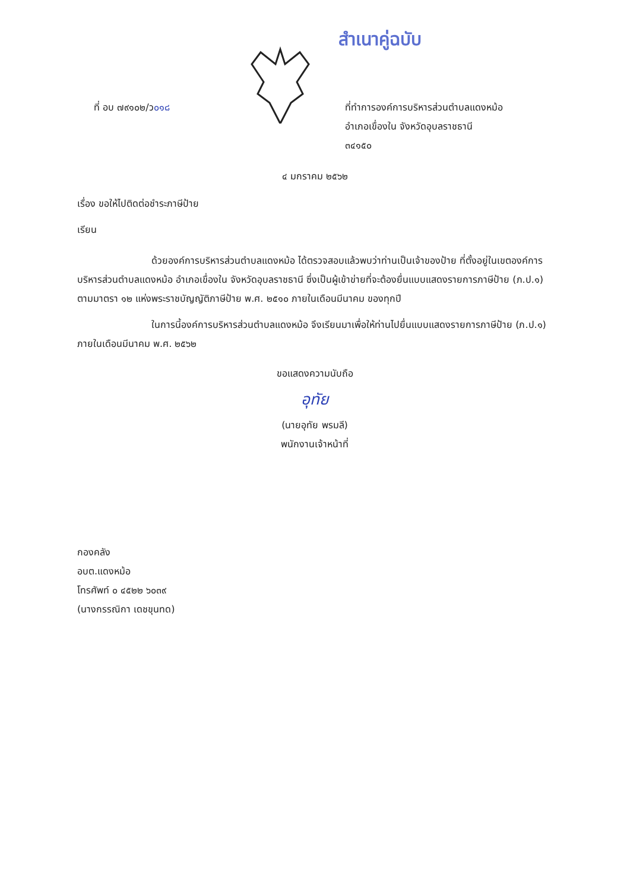สำเนาคู่ฉบับ
ที่ อบ ๗๙๑๐๒/ว๐๑๘ ที่ทำการองค์การบริหารส่วนตำบลแดงหม้อ
อำเภอเขื่องใน จังหวัดอุบลราชธานี
๓๔๑๕๐
๔ มกราคม ๒๕๖๒
เรื่อง ขอให้ไปติดต่อชำระภาษีป้าย
เรียน
ด้วยองค์การบริหารส่วนตำบลแดงหม้อ ได้ตรวจสอบแล้วพบว่าท่านเป็นเจ้าของป้าย ที่ตั้งอยู่ในเขตองค์การบริหารส่วนตำบลแดงหม้อ อำเภอเขื่องใน จังหวัดอุบลราชธานี ซึ่งเป็นผู้เข้าข่ายที่จะต้องยื่นแบบแสดงรายการภาษีป้าย (ภ.ป.๑) ตามมาตรา ๑๒ แห่งพระราชบัญญัติภาษีป้าย พ.ศ. ๒๕๑๐ ภายในเดือนมีนาคม ของทุกปี
ในการนี้องค์การบริหารส่วนตำบลแดงหม้อ จึงเรียนมาเพื่อให้ท่านไปยื่นแบบแสดงรายการภาษีป้าย (ภ.ป.๑) ภายในเดือนมีนาคม พ.ศ. ๒๕๖๒
ขอแสดงความนับถือ
อุทัย
(นายอุทัย พรมลี)
พนักงานเจ้าหน้าที่
กองคลัง
อบต.แดงหม้อ
โทรศัพท์ ๐ ๔๕๒๒ ๖๐๓๙
(นางกรรณิกา เดชขุนทด)